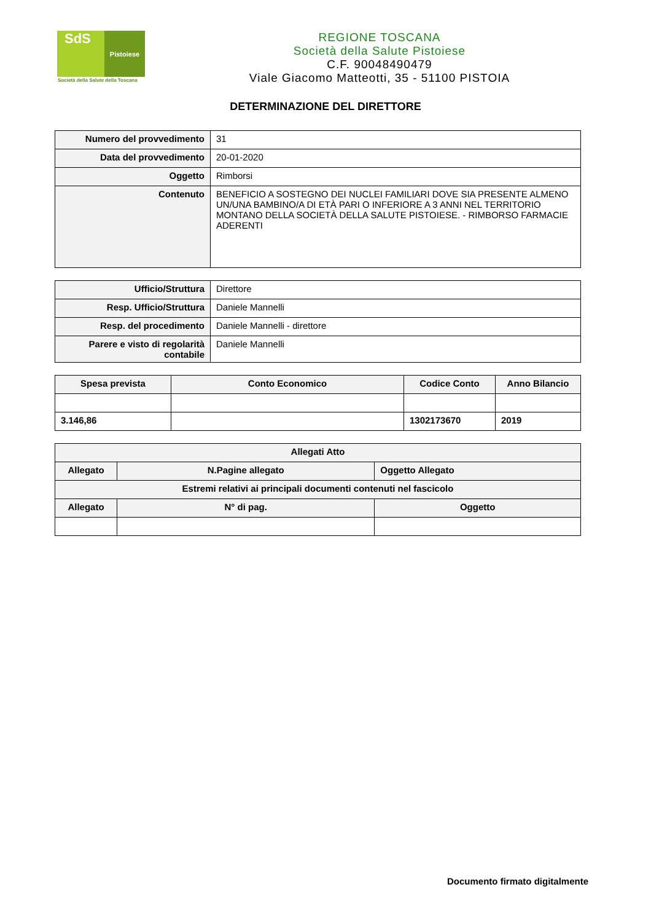SdS
Pistoiese
Società della Salute della Toscana
REGIONE TOSCANA
Società della Salute Pistoiese
C.F. 90048490479
Viale Giacomo Matteotti, 35 - 51100 PISTOIA
DETERMINAZIONE DEL DIRETTORE
| Numero del provvedimento | 31 |
| Data del provvedimento | 20-01-2020 |
| Oggetto | Rimborsi |
| Contenuto | BENEFICIO A SOSTEGNO DEI NUCLEI FAMILIARI DOVE SIA PRESENTE ALMENO UN/UNA BAMBINO/A DI ETÀ PARI O INFERIORE A 3 ANNI NEL TERRITORIO MONTANO DELLA SOCIETÀ DELLA SALUTE PISTOIESE. - RIMBORSO FARMACIE ADERENTI |
| Ufficio/Struttura | Direttore |
| Resp. Ufficio/Struttura | Daniele Mannelli |
| Resp. del procedimento | Daniele Mannelli - direttore |
| Parere e visto di regolarità contabile | Daniele Mannelli |
| Spesa prevista | Conto Economico | Codice Conto | Anno Bilancio |
| --- | --- | --- | --- |
| 3.146,86 | | 1302173670 | 2019 |
| Allegati Atto | | | |
| --- | --- | --- | --- |
| Allegato | N.Pagine allegato | | Oggetto Allegato |
| Estremi relativi ai principali documenti contenuti nel fascicolo | | | |
| Allegato | N° di pag. | Oggetto | |
Documento firmato digitalmente